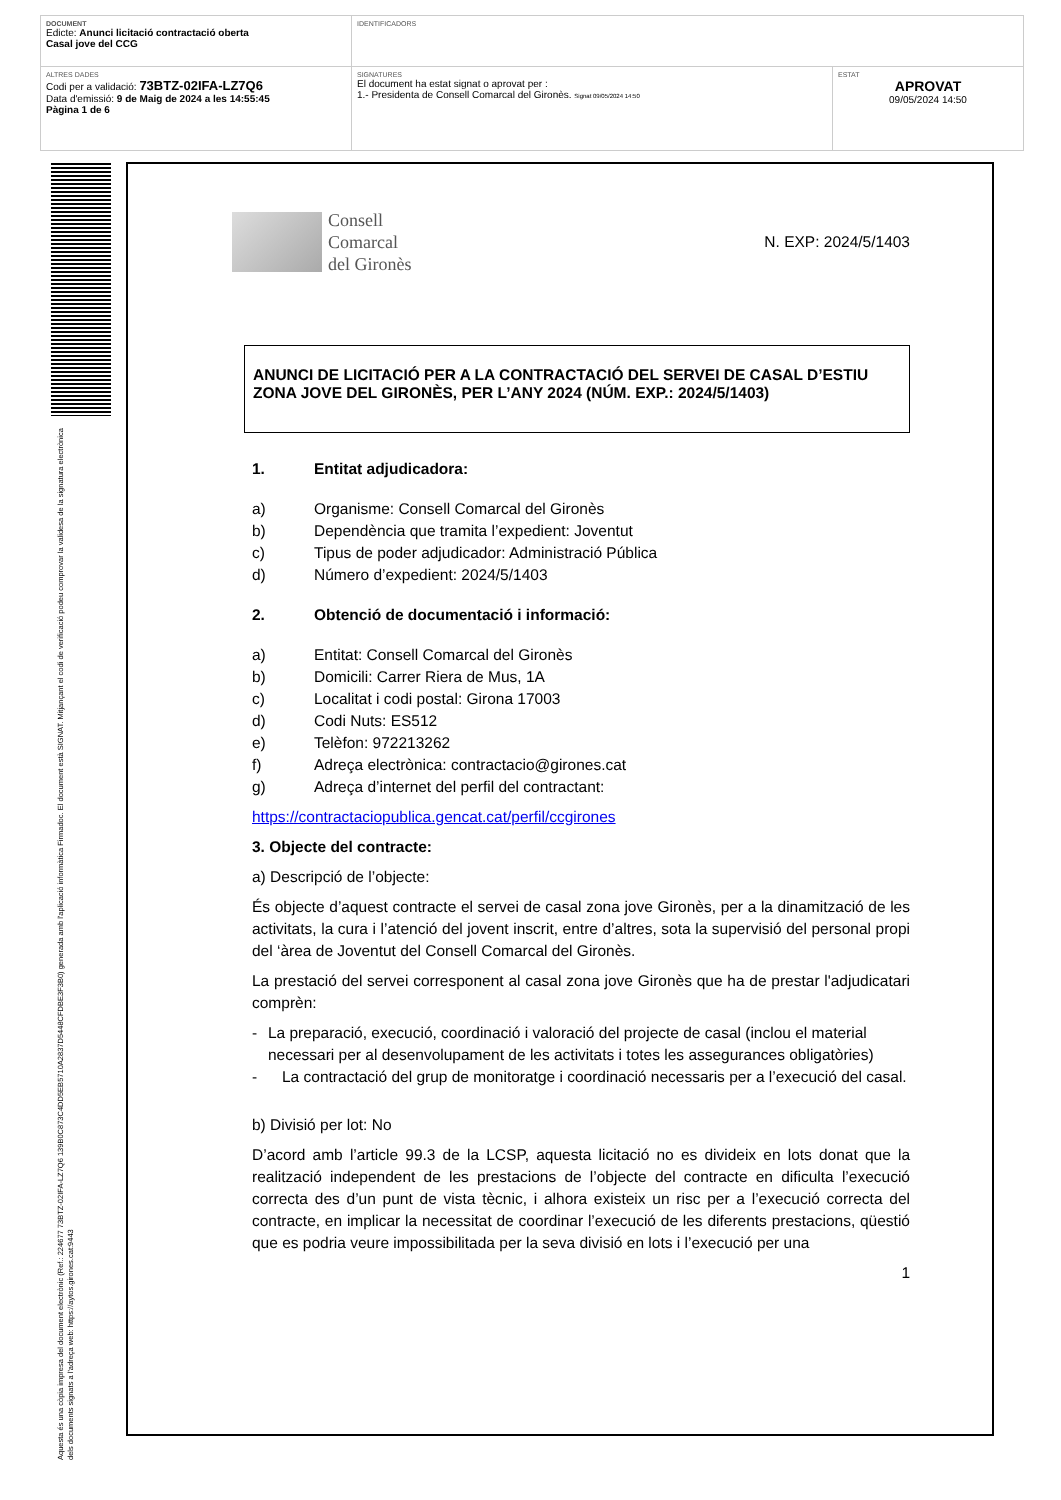| DOCUMENT Edicte: Anunci licitació contractació oberta Casal jove del CCG | IDENTIFICADORS | |
| ALTRES DADES Codi per a validació: 73BTZ-02IFA-LZ7Q6 Data d'emissió: 9 de Maig de 2024 a les 14:55:45 Pàgina 1 de 6 | SIGNATURES El document ha estat signat o aprovat per : 1.- Presidenta de Consell Comarcal del Gironès. Signat 09/05/2024 14:50 | ESTAT APROVAT 09/05/2024 14:50 |
Aquesta és una còpia impresa del document electrònic (Ref.: 224677 73BTZ-02IFA-LZ7Q6 139B0C873C4DD5EB5710A2837D5448CFDBE3F3B0) generada amb l'aplicació informàtica Firmadoc. El document està SIGNAT. Mitjançant el codi de verificació podeu comprovar la validesa de la signatura electrònica dels documents signats a l'adreça web: https://aytos.girones.cat:9443
Consell
Comarcal
del Gironès
N. EXP: 2024/5/1403
ANUNCI DE LICITACIÓ PER A LA CONTRACTACIÓ DEL SERVEI DE CASAL D’ESTIU ZONA JOVE DEL GIRONÈS, PER L’ANY 2024 (NÚM. EXP.: 2024/5/1403)
1. Entitat adjudicadora:
a) Organisme: Consell Comarcal del Gironès
b) Dependència que tramita l’expedient: Joventut
c) Tipus de poder adjudicador: Administració Pública
d) Número d’expedient: 2024/5/1403
2. Obtenció de documentació i informació:
a) Entitat: Consell Comarcal del Gironès
b) Domicili: Carrer Riera de Mus, 1A
c) Localitat i codi postal: Girona 17003
d) Codi Nuts: ES512
e) Telèfon: 972213262
f) Adreça electrònica: contractacio@girones.cat
g) Adreça d’internet del perfil del contractant:
https://contractaciopublica.gencat.cat/perfil/ccgirones
3. Objecte del contracte:
a) Descripció de l’objecte:
És objecte d’aquest contracte el servei de casal zona jove Gironès, per a la dinamització de les activitats, la cura i l’atenció del jovent inscrit, entre d’altres, sota la supervisió del personal propi del ‘àrea de Joventut del Consell Comarcal del Gironès.
La prestació del servei corresponent al casal zona jove Gironès que ha de prestar l'adjudicatari comprèn:
- La preparació, execució, coordinació i valoració del projecte de casal (inclou el material necessari per al desenvolupament de les activitats i totes les assegurances obligatòries)
- La contractació del grup de monitoratge i coordinació necessaris per a l’execució del casal.
b) Divisió per lot: No
D’acord amb l’article 99.3 de la LCSP, aquesta licitació no es divideix en lots donat que la realització independent de les prestacions de l’objecte del contracte en dificulta l’execució correcta des d’un punt de vista tècnic, i alhora existeix un risc per a l’execució correcta del contracte, en implicar la necessitat de coordinar l’execució de les diferents prestacions, qüestió que es podria veure impossibilitada per la seva divisió en lots i l’execució per una
1